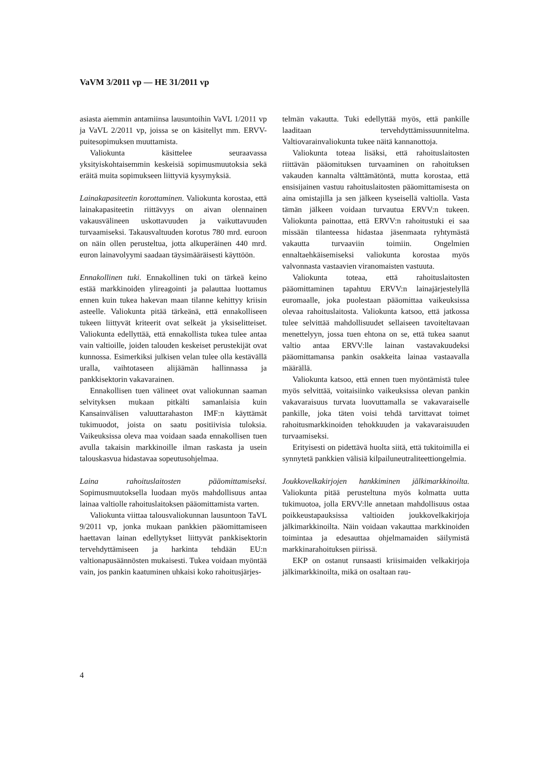VaVM 3/2011 vp — HE 31/2011 vp
asiasta aiemmin antamiinsa lausuntoihin VaVL 1/2011 vp ja VaVL 2/2011 vp, joissa se on käsitellyt mm. ERVV-puitesopimuksen muuttamista.
Valiokunta käsittelee seuraavassa yksityiskohtaisemmin keskeisiä sopimusmuutoksia sekä eräitä muita sopimukseen liittyviä kysymyksiä.
Lainakapasiteetin korottaminen. Valiokunta korostaa, että lainakapasiteetin riittävyys on aivan olennainen vakausvälineen uskottavuuden ja vaikuttavuuden turvaamiseksi. Takausvaltuuden korotus 780 mrd. euroon on näin ollen perusteltua, jotta alkuperäinen 440 mrd. euron lainavolyymi saadaan täysimääräisesti käyttöön.
Ennakollinen tuki. Ennakollinen tuki on tärkeä keino estää markkinoiden ylireagointi ja palauttaa luottamus ennen kuin tukea hakevan maan tilanne kehittyy kriisin asteelle. Valiokunta pitää tärkeänä, että ennakolliseen tukeen liittyvät kriteerit ovat selkeät ja yksiselitteiset. Valiokunta edellyttää, että ennakollista tukea tulee antaa vain valtioille, joiden talouden keskeiset perustekijät ovat kunnossa. Esimerkiksi julkisen velan tulee olla kestävällä uralla, vaihtotaseen alijäämän hallinnassa ja pankkisektorin vakavarainen.
Ennakollisen tuen välineet ovat valiokunnan saaman selvityksen mukaan pitkälti samanlaisia kuin Kansainvälisen valuuttarahaston IMF:n käyttämät tukimuodot, joista on saatu positiivisia tuloksia. Vaikeuksissa oleva maa voidaan saada ennakollisen tuen avulla takaisin markkinoille ilman raskasta ja usein talouskasvua hidastavaa sopeutusohjelmaa.
Laina rahoituslaitosten pääomittamiseksi. Sopimusmuutoksella luodaan myös mahdollisuus antaa lainaa valtiolle rahoituslaitoksen pääomittamista varten.
Valiokunta viittaa talousvaliokunnan lausuntoon TaVL 9/2011 vp, jonka mukaan pankkien pääomittamiseen haettavan lainan edellytykset liittyvät pankkisektorin tervehdyttämiseen ja harkinta tehdään EU:n valtionapusäännösten mukaisesti. Tukea voidaan myöntää vain, jos pankin kaatuminen uhkaisi koko rahoitusjärjes-
telmän vakautta. Tuki edellyttää myös, että pankille laaditaan tervehdyttämissuunnitelma. Valtiovarainvaliokunta tukee näitä kannanottoja.
Valiokunta toteaa lisäksi, että rahoituslaitosten riittävän pääomituksen turvaaminen on rahoituksen vakauden kannalta välttämätöntä, mutta korostaa, että ensisijainen vastuu rahoituslaitosten pääomittamisesta on aina omistajilla ja sen jälkeen kyseisellä valtiolla. Vasta tämän jälkeen voidaan turvautua ERVV:n tukeen. Valiokunta painottaa, että ERVV:n rahoitustuki ei saa missään tilanteessa hidastaa jäsenmaata ryhtymästä vakautta turvaaviin toimiin. Ongelmien ennaltaehkäisemiseksi valiokunta korostaa myös valvonnasta vastaavien viranomaisten vastuuta.
Valiokunta toteaa, että rahoituslaitosten pääomittaminen tapahtuu ERVV:n lainajärjestelyllä euromaalle, joka puolestaan pääomittaa vaikeuksissa olevaa rahoituslaitosta. Valiokunta katsoo, että jatkossa tulee selvittää mahdollisuudet sellaiseen tavoiteltavaan menettelyyn, jossa tuen ehtona on se, että tukea saanut valtio antaa ERVV:lle lainan vastavakuudeksi pääomittamansa pankin osakkeita lainaa vastaavalla määrällä.
Valiokunta katsoo, että ennen tuen myöntämistä tulee myös selvittää, voitaisiinko vaikeuksissa olevan pankin vakavaraisuus turvata luovuttamalla se vakavaraiselle pankille, joka täten voisi tehdä tarvittavat toimet rahoitusmarkkinoiden tehokkuuden ja vakavaraisuuden turvaamiseksi.
Erityisesti on pidettävä huolta siitä, että tukitoimilla ei synnytetä pankkien välisiä kilpailuneutraliteettiongelmia.
Joukkovelkakirjojen hankkiminen jälkimarkkinoilta. Valiokunta pitää perusteltuna myös kolmatta uutta tukimuotoa, jolla ERVV:lle annetaan mahdollisuus ostaa poikkeustapauksissa valtioiden joukkovelkakirjoja jälkimarkkinoilta. Näin voidaan vakauttaa markkinoiden toimintaa ja edesauttaa ohjelmamaiden säilymistä markkinarahoituksen piirissä.
EKP on ostanut runsaasti kriisimaiden velkakirjoja jälkimarkkinoilta, mikä on osaltaan rau-
4